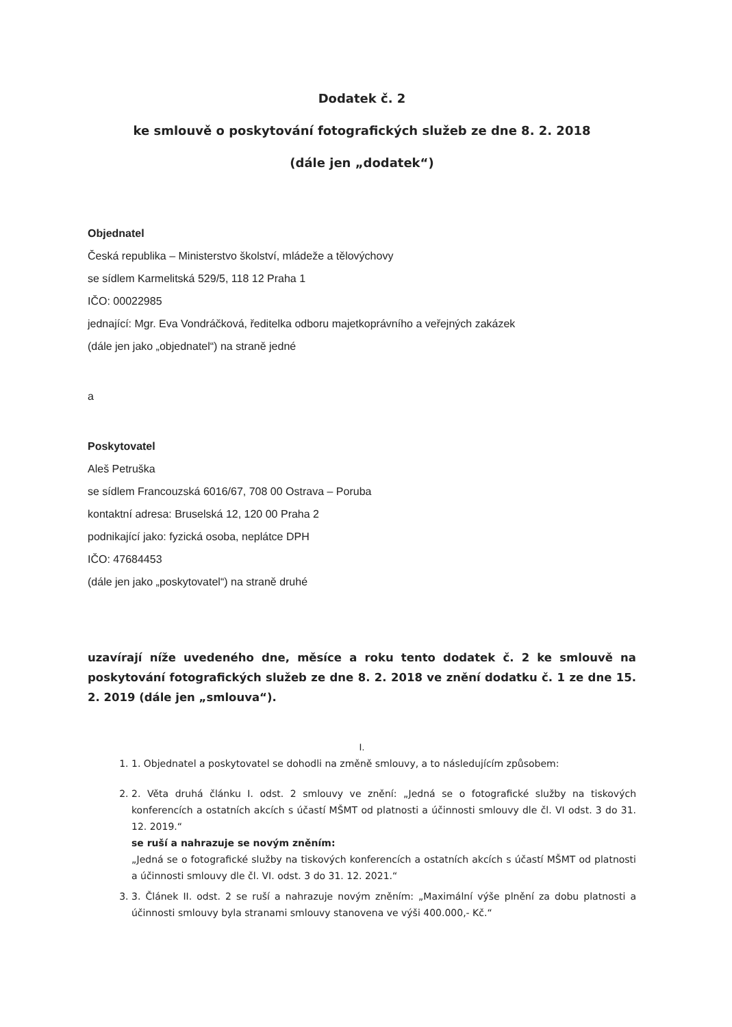Dodatek č. 2
ke smlouvě o poskytování fotografických služeb ze dne 8. 2. 2018
(dále jen „dodatek“)
Objednatel
Česká republika – Ministerstvo školství, mládeže a tělovýchovy
se sídlem Karmelitská 529/5, 118 12 Praha 1
IČO: 00022985
jednající: Mgr. Eva Vondráčková, ředitelka odboru majetkoprávního a veřejných zakázek
(dále jen jako „objednatel“) na straně jedné
a
Poskytovatel
Aleš Petruška
se sídlem Francouzská 6016/67, 708 00 Ostrava – Poruba
kontaktní adresa: Bruselská 12, 120 00 Praha 2
podnikající jako: fyzická osoba, neplátce DPH
IČO: 47684453
(dále jen jako „poskytovatel“) na straně druhé
uzavírají níže uvedeného dne, měsíce a roku tento dodatek č. 2 ke smlouvě na poskytování fotografických služeb ze dne 8. 2. 2018 ve znění dodatku č. 1 ze dne 15. 2. 2019 (dále jen „smlouva“).
I.
1. 1. Objednatel a poskytovatel se dohodli na změně smlouvy, a to následujícím způsobem:
2. 2. Věta druhá článku I. odst. 2 smlouvy ve znění: „Jedná se o fotografické služby na tiskových konferencích a ostatních akcích s účastí MŠMT od platnosti a účinnosti smlouvy dle čl. VI odst. 3 do 31. 12. 2019.“
se ruší a nahrazuje se novým zněním:
„Jedná se o fotografické služby na tiskových konferencích a ostatních akcích s účastí MŠMT od platnosti a účinnosti smlouvy dle čl. VI. odst. 3 do 31. 12. 2021.“
3. 3. Článek II. odst. 2 se ruší a nahrazuje novým zněním: „Maximální výše plnění za dobu platnosti a účinnosti smlouvy byla stranami smlouvy stanovena ve výši 400.000,- Kč.“